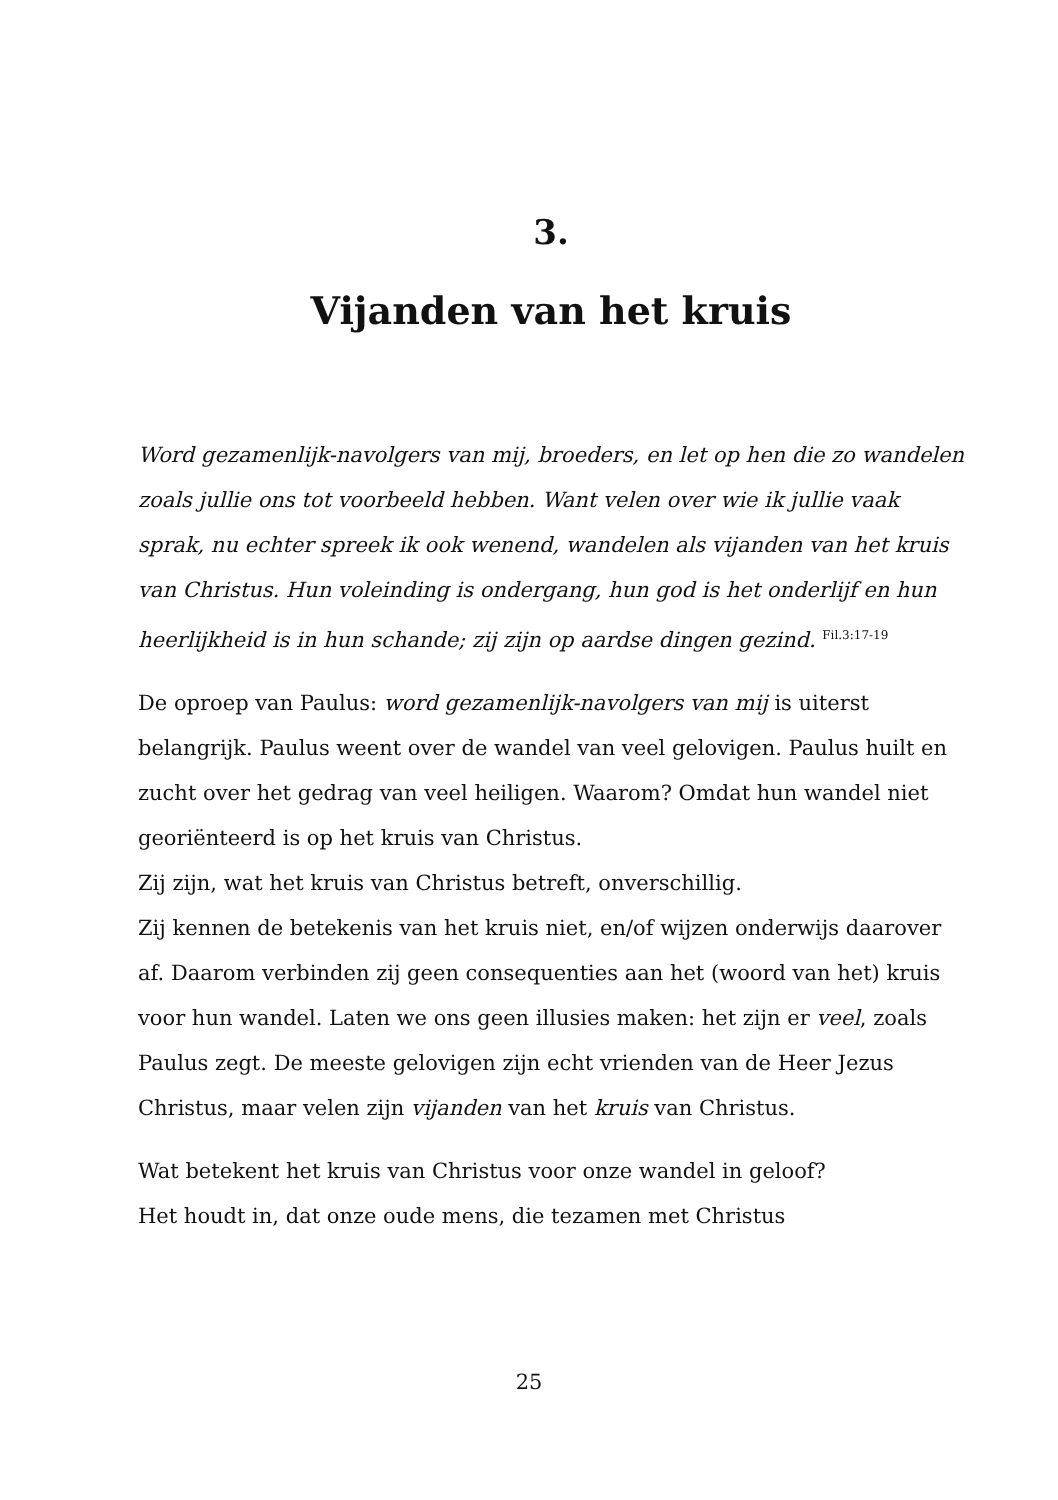3.
Vijanden van het kruis
Word gezamenlijk-navolgers van mij, broeders, en let op hen die zo wandelen zoals jullie ons tot voorbeeld hebben. Want velen over wie ik jullie vaak sprak, nu echter spreek ik ook wenend, wandelen als vijanden van het kruis van Christus. Hun voleinding is ondergang, hun god is het onderlijf en hun heerlijkheid is in hun schande; zij zijn op aardse dingen gezind. <sup>Fil.3:17-19</sup>
De oproep van Paulus: word gezamenlijk-navolgers van mij is uiterst belangrijk. Paulus weent over de wandel van veel gelovigen. Paulus huilt en zucht over het gedrag van veel heiligen. Waarom? Omdat hun wandel niet georiënteerd is op het kruis van Christus.
Zij zijn, wat het kruis van Christus betreft, onverschillig.
Zij kennen de betekenis van het kruis niet, en/of wijzen onderwijs daarover af. Daarom verbinden zij geen consequenties aan het (woord van het) kruis voor hun wandel. Laten we ons geen illusies maken: het zijn er veel, zoals Paulus zegt. De meeste gelovigen zijn echt vrienden van de Heer Jezus Christus, maar velen zijn vijanden van het kruis van Christus.
Wat betekent het kruis van Christus voor onze wandel in geloof?
Het houdt in, dat onze oude mens, die tezamen met Christus
25